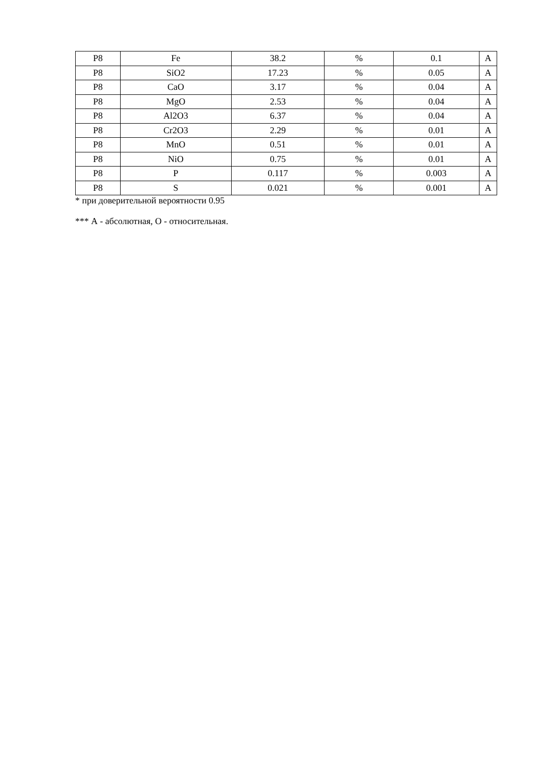| P8 | Fe | 38.2 | % | 0.1 | A |
| P8 | SiO2 | 17.23 | % | 0.05 | A |
| P8 | CaO | 3.17 | % | 0.04 | A |
| P8 | MgO | 2.53 | % | 0.04 | A |
| P8 | Al2O3 | 6.37 | % | 0.04 | A |
| P8 | Cr2O3 | 2.29 | % | 0.01 | A |
| P8 | MnO | 0.51 | % | 0.01 | A |
| P8 | NiO | 0.75 | % | 0.01 | A |
| P8 | P | 0.117 | % | 0.003 | A |
| P8 | S | 0.021 | % | 0.001 | A |
* при доверительной вероятности 0.95
*** А - абсолютная, О - относительная.